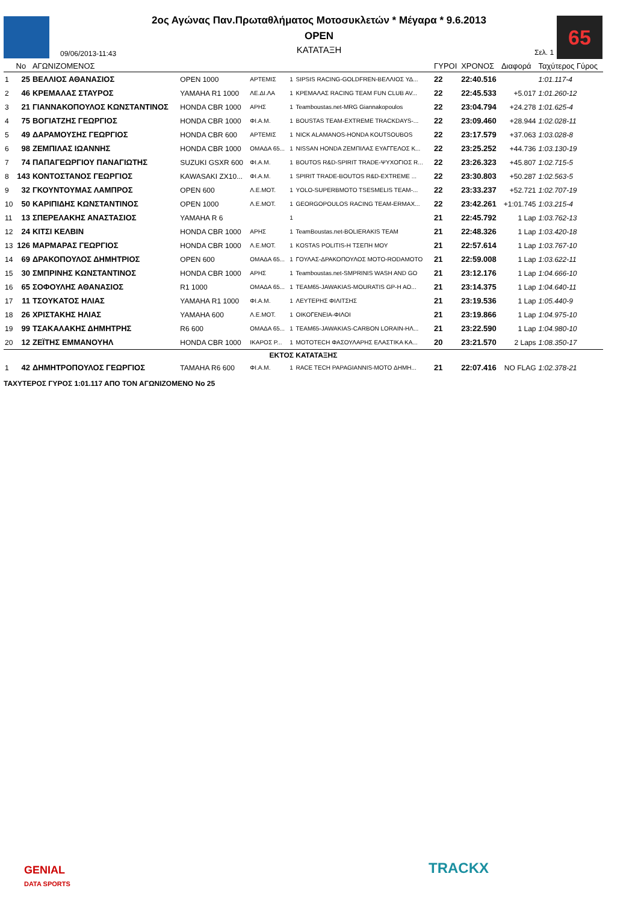2ος Αγώνας Παν.Πρωταθλήματος Μοτοσυκλετών * Μέγαρα * 9.6.2013
OPEN
ΚΑΤΑΤΑΞΗ
09/06/2013-11:43 Σελ. 1
65
| | Νο | ΑΓΩΝΙΖΟΜΕΝΟΣ | | | | | ΓΥΡΟΙ | ΧΡΟΝΟΣ | Διαφορά | Ταχύτερος Γύρος |
| --- | --- | --- | --- | --- | --- | --- | --- | --- | --- | --- |
| 1 | 25 | ΒΕΛΛΙΟΣ ΑΘΑΝΑΣΙΟΣ | OPEN 1000 | ΑΡΤΕΜΙΣ | 1 | SIPSIS RACING-GOLDFREN-ΒΕΛΛΙΟΣ ΥΔ... | 22 | 22:40.516 | | 1:01.117-4 |
| 2 | 46 | ΚΡΕΜΑΛΑΣ ΣΤΑΥΡΟΣ | YAMAHA R1 1000 | ΛΕ.ΔΙ.ΛΑ | 1 | ΚΡΕΜΑΛΑΣ RACING TEAM FUN CLUB AV... | 22 | 22:45.533 | +5.017 | 1:01.260-12 |
| 3 | 21 | ΓΙΑΝΝΑΚΟΠΟΥΛΟΣ ΚΩΝΣΤΑΝΤΙΝΟΣ | HONDA CBR 1000 | ΑΡΗΣ | 1 | Teamboustas.net-MRG Giannakopoulos | 22 | 23:04.794 | +24.278 | 1:01.625-4 |
| 4 | 75 | ΒΟΓΙΑΤΖΗΣ ΓΕΩΡΓΙΟΣ | HONDA CBR 1000 | ΦΙ.Α.Μ. | 1 | BOUSTAS TEAM-EXTREME TRACKDAYS-... | 22 | 23:09.460 | +28.944 | 1:02.028-11 |
| 5 | 49 | ΔΑΡΑΜΟΥΣΗΣ ΓΕΩΡΓΙΟΣ | HONDA CBR 600 | ΑΡΤΕΜΙΣ | 1 | NICK ALAMANOS-HONDA KOUTSOUBOS | 22 | 23:17.579 | +37.063 | 1:03.028-8 |
| 6 | 98 | ΖΕΜΠΙΛΑΣ ΙΩΑΝΝΗΣ | HONDA CBR 1000 | ΟΜΑΔΑ 65... | 1 | NISSAN HONDA ΖΕΜΠΙΛΑΣ ΕΥΑΓΓΕΛΟΣ Κ... | 22 | 23:25.252 | +44.736 | 1:03.130-19 |
| 7 | 74 | ΠΑΠΑΓΕΩΡΓΙΟΥ ΠΑΝΑΓΙΩΤΗΣ | SUZUKI GSXR 600 | ΦΙ.Α.Μ. | 1 | BOUTOS R&D-SPIRIT TRADE-ΨΥΧΟΓΙΟΣ R... | 22 | 23:26.323 | +45.807 | 1:02.715-5 |
| 8 | 143 | ΚΟΝΤΟΣΤΑΝΟΣ ΓΕΩΡΓΙΟΣ | KAWASAKI ZX10... | ΦΙ.Α.Μ. | 1 | SPIRIT TRADE-BOUTOS R&D-EXTREME ... | 22 | 23:30.803 | +50.287 | 1:02.563-5 |
| 9 | 32 | ΓΚΟΥΝΤΟΥΜΑΣ ΛΑΜΠΡΟΣ | OPEN 600 | Λ.Ε.ΜΟΤ. | 1 | YOLO-SUPERBMOTO TSESMELIS TEAM-... | 22 | 23:33.237 | +52.721 | 1:02.707-19 |
| 10 | 50 | ΚΑΡΙΠΙΔΗΣ ΚΩΝΣΤΑΝΤΙΝΟΣ | OPEN 1000 | Λ.Ε.ΜΟΤ. | 1 | GEORGOPOULOS RACING TEAM-ERMAX... | 22 | 23:42.261 | +1:01.745 | 1:03.215-4 |
| 11 | 13 | ΣΠΕΡΕΛΑΚΗΣ ΑΝΑΣΤΑΣΙΟΣ | YAMAHA R 6 | | 1 | | 21 | 22:45.792 | 1 Lap | 1:03.762-13 |
| 12 | 24 | ΚΙΤΣΙ ΚΕΛΒΙΝ | HONDA CBR 1000 | ΑΡΗΣ | 1 | TeamBoustas.net-BOLIERAKIS TEAM | 21 | 22:48.326 | 1 Lap | 1:03.420-18 |
| 13 | 126 | ΜΑΡΜΑΡΑΣ ΓΕΩΡΓΙΟΣ | HONDA CBR 1000 | Λ.Ε.ΜΟΤ. | 1 | KOSTAS POLITIS-H ΤΣΕΠΗ ΜΟΥ | 21 | 22:57.614 | 1 Lap | 1:03.767-10 |
| 14 | 69 | ΔΡΑΚΟΠΟΥΛΟΣ ΔΗΜΗΤΡΙΟΣ | OPEN 600 | ΟΜΑΔΑ 65... | 1 | ΓΟΥΛΑΣ-ΔΡΑΚΟΠΟΥΛΟΣ MOTO-RODAMOTO | 21 | 22:59.008 | 1 Lap | 1:03.622-11 |
| 15 | 30 | ΣΜΠΡΙΝΗΣ ΚΩΝΣΤΑΝΤΙΝΟΣ | HONDA CBR 1000 | ΑΡΗΣ | 1 | Teamboustas.net-SMPRINIS WASH AND GO | 21 | 23:12.176 | 1 Lap | 1:04.666-10 |
| 16 | 65 | ΣΟΦΟΥΛΗΣ ΑΘΑΝΑΣΙΟΣ | R1 1000 | ΟΜΑΔΑ 65... | 1 | TEAM65-JAWAKIAS-MOURATIS GP-H AO... | 21 | 23:14.375 | 1 Lap | 1:04.640-11 |
| 17 | 11 | ΤΣΟΥΚΑΤΟΣ ΗΛΙΑΣ | YAMAHA R1 1000 | ΦΙ.Α.Μ. | 1 | ΛΕΥΤΕΡΗΣ ΦΙΛΙΤΣΗΣ | 21 | 23:19.536 | 1 Lap | 1:05.440-9 |
| 18 | 26 | ΧΡΙΣΤΑΚΗΣ ΗΛΙΑΣ | YAMAHA 600 | Λ.Ε.ΜΟΤ. | 1 | ΟΙΚΟΓΕΝΕΙΑ-ΦΙΛΟΙ | 21 | 23:19.866 | 1 Lap | 1:04.975-10 |
| 19 | 99 | ΤΣΑΚΑΛΑΚΗΣ ΔΗΜΗΤΡΗΣ | R6 600 | ΟΜΑΔΑ 65... | 1 | TEAM65-JAWAKIAS-CARBON LORAIN-ΗΛ... | 21 | 23:22.590 | 1 Lap | 1:04.980-10 |
| 20 | 12 | ΖΕΪΤΗΣ ΕΜΜΑΝΟΥΗΛ | HONDA CBR 1000 | ΙΚΑΡΟΣ Ρ... | 1 | MOTOTECH ΦΑΣΟΥΛΑΡΗΣ ΕΛΑΣΤΙΚΑ ΚΑ... | 20 | 23:21.570 | 2 Laps | 1:08.350-17 |
| ΕΚΤΟΣ ΚΑΤΑΤΑΞΗΣ | | | | | | | | | | |
| 1 | 42 | ΔΗΜΗΤΡΟΠΟΥΛΟΣ ΓΕΩΡΓΙΟΣ | TAMAHA R6 600 | ΦΙ.Α.Μ. | 1 | RACE TECH PAPAGIANNIS-MOTO ΔΗΜΗ... | 21 | 22:07.416 | NO FLAG | 1:02.378-21 |
ΤΑΧΥΤΕΡΟΣ ΓΥΡΟΣ 1:01.117 ΑΠΟ ΤΟΝ ΑΓΩΝΙΖΟΜΕΝΟ Νο 25
GENIAL
DATA SPORTS
TRACKX